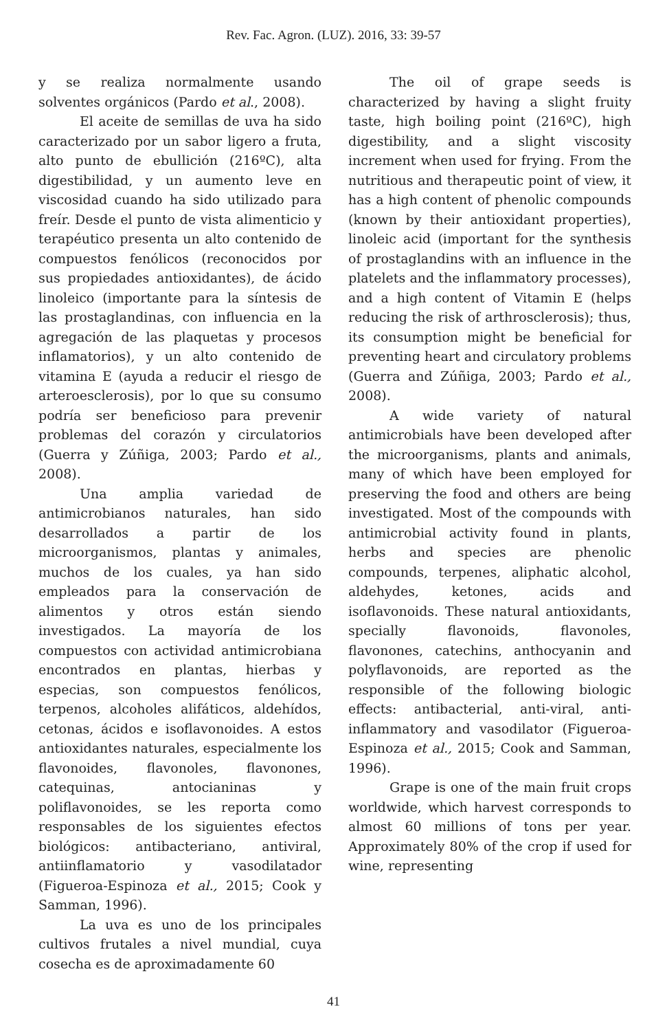Rev. Fac. Agron. (LUZ). 2016, 33: 39-57
y se realiza normalmente usando solventes orgánicos (Pardo et al., 2008).
El aceite de semillas de uva ha sido caracterizado por un sabor ligero a fruta, alto punto de ebullición (216ºC), alta digestibilidad, y un aumento leve en viscosidad cuando ha sido utilizado para freír. Desde el punto de vista alimenticio y terapéutico presenta un alto contenido de compuestos fenólicos (reconocidos por sus propiedades antioxidantes), de ácido linoleico (importante para la síntesis de las prostaglandinas, con influencia en la agregación de las plaquetas y procesos inflamatorios), y un alto contenido de vitamina E (ayuda a reducir el riesgo de arteroesclerosis), por lo que su consumo podría ser beneficioso para prevenir problemas del corazón y circulatorios (Guerra y Zúñiga, 2003; Pardo et al., 2008).
Una amplia variedad de antimicrobianos naturales, han sido desarrollados a partir de los microorganismos, plantas y animales, muchos de los cuales, ya han sido empleados para la conservación de alimentos y otros están siendo investigados. La mayoría de los compuestos con actividad antimicrobiana encontrados en plantas, hierbas y especias, son compuestos fenólicos, terpenos, alcoholes alifáticos, aldehídos, cetonas, ácidos e isoflavonoides. A estos antioxidantes naturales, especialmente los flavonoides, flavonoles, flavonones, catequinas, antocianinas y poliflavonoides, se les reporta como responsables de los siguientes efectos biológicos: antibacteriano, antiviral, antiinflamatorio y vasodilatador (Figueroa-Espinoza et al., 2015; Cook y Samman, 1996).
La uva es uno de los principales cultivos frutales a nivel mundial, cuya cosecha es de aproximadamente 60
The oil of grape seeds is characterized by having a slight fruity taste, high boiling point (216ºC), high digestibility, and a slight viscosity increment when used for frying. From the nutritious and therapeutic point of view, it has a high content of phenolic compounds (known by their antioxidant properties), linoleic acid (important for the synthesis of prostaglandins with an influence in the platelets and the inflammatory processes), and a high content of Vitamin E (helps reducing the risk of arthrosclerosis); thus, its consumption might be beneficial for preventing heart and circulatory problems (Guerra and Zúñiga, 2003; Pardo et al., 2008).
A wide variety of natural antimicrobials have been developed after the microorganisms, plants and animals, many of which have been employed for preserving the food and others are being investigated. Most of the compounds with antimicrobial activity found in plants, herbs and species are phenolic compounds, terpenes, aliphatic alcohol, aldehydes, ketones, acids and isoflavonoids. These natural antioxidants, specially flavonoids, flavonoles, flavonones, catechins, anthocyanin and polyflavonoids, are reported as the responsible of the following biologic effects: antibacterial, anti-viral, anti-inflammatory and vasodilator (Figueroa-Espinoza et al., 2015; Cook and Samman, 1996).
Grape is one of the main fruit crops worldwide, which harvest corresponds to almost 60 millions of tons per year. Approximately 80% of the crop if used for wine, representing
41